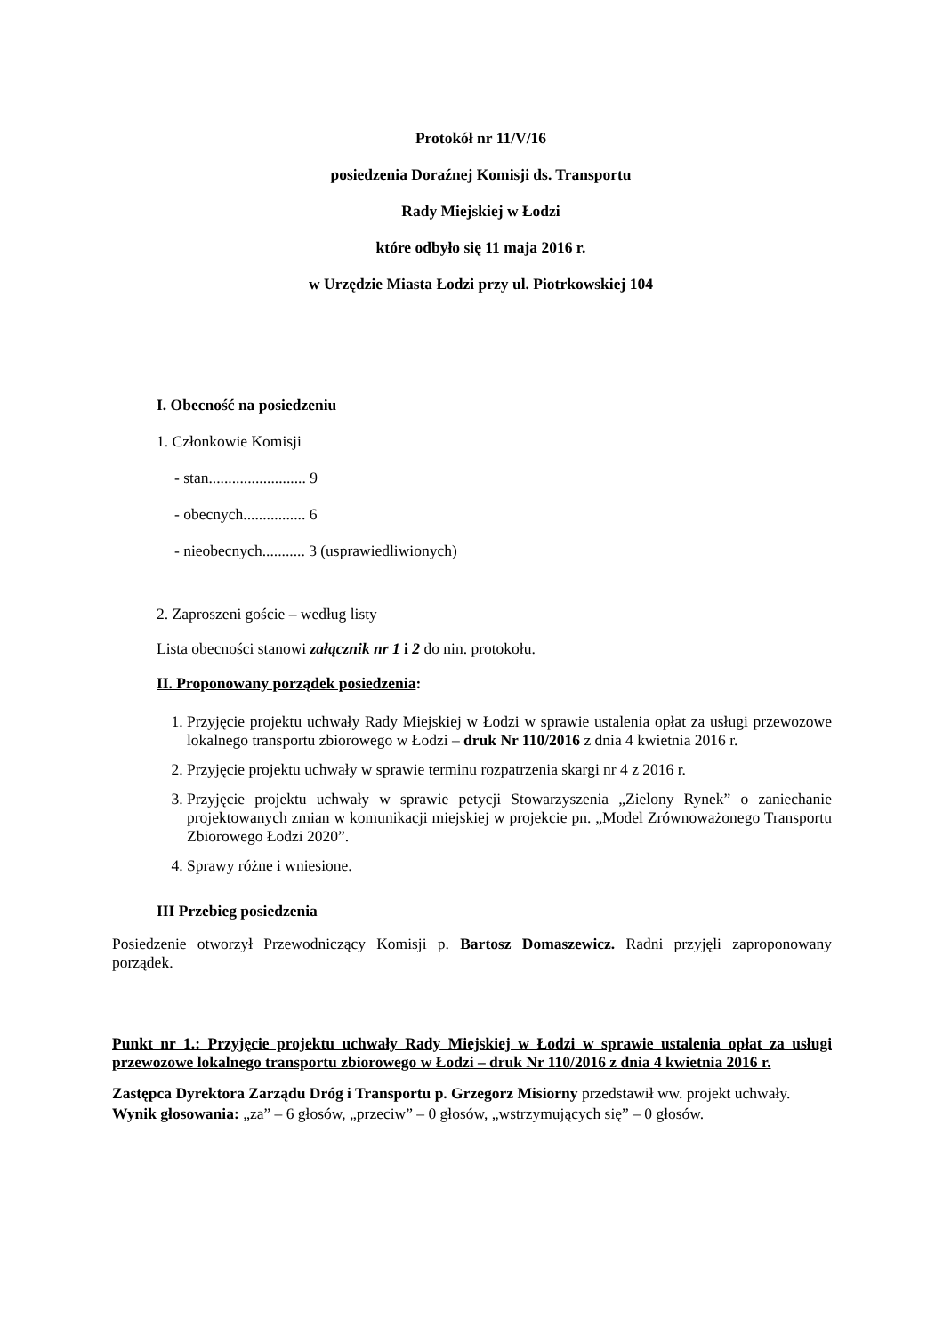Protokół nr 11/V/16
posiedzenia Doraźnej Komisji ds. Transportu
Rady Miejskiej w Łodzi
które odbyło się 11 maja 2016 r.
w Urzędzie Miasta Łodzi przy ul. Piotrkowskiej 104
I. Obecność na posiedzeniu
1. Członkowie Komisji
- stan......................... 9
- obecnych................ 6
- nieobecnych........... 3 (usprawiedliwionych)
2. Zaproszeni goście – według listy
Lista obecności stanowi załącznik nr 1 i 2 do nin. protokołu.
II. Proponowany porządek posiedzenia:
1. Przyjęcie projektu uchwały Rady Miejskiej w Łodzi w sprawie ustalenia opłat za usługi przewozowe lokalnego transportu zbiorowego w Łodzi – druk Nr 110/2016 z dnia 4 kwietnia 2016 r.
2. Przyjęcie projektu uchwały w sprawie terminu rozpatrzenia skargi nr 4 z 2016 r.
3. Przyjęcie projektu uchwały w sprawie petycji Stowarzyszenia „Zielony Rynek” o zaniechanie projektowanych zmian w komunikacji miejskiej w projekcie pn. „Model Zrównoważonego Transportu Zbiorowego Łodzi 2020”.
4. Sprawy różne i wniesione.
III Przebieg posiedzenia
Posiedzenie otworzył Przewodniczący Komisji p. Bartosz Domaszewicz. Radni przyjęli zaproponowany porządek.
Punkt nr 1.: Przyjęcie projektu uchwały Rady Miejskiej w Łodzi w sprawie ustalenia opłat za usługi przewozowe lokalnego transportu zbiorowego w Łodzi – druk Nr 110/2016 z dnia 4 kwietnia 2016 r.
Zastępca Dyrektora Zarządu Dróg i Transportu p. Grzegorz Misiorny przedstawił ww. projekt uchwały.
Wynik głosowania: „za” – 6 głosów, „przeciw” – 0 głosów, „wstrzymujących się” – 0 głosów.